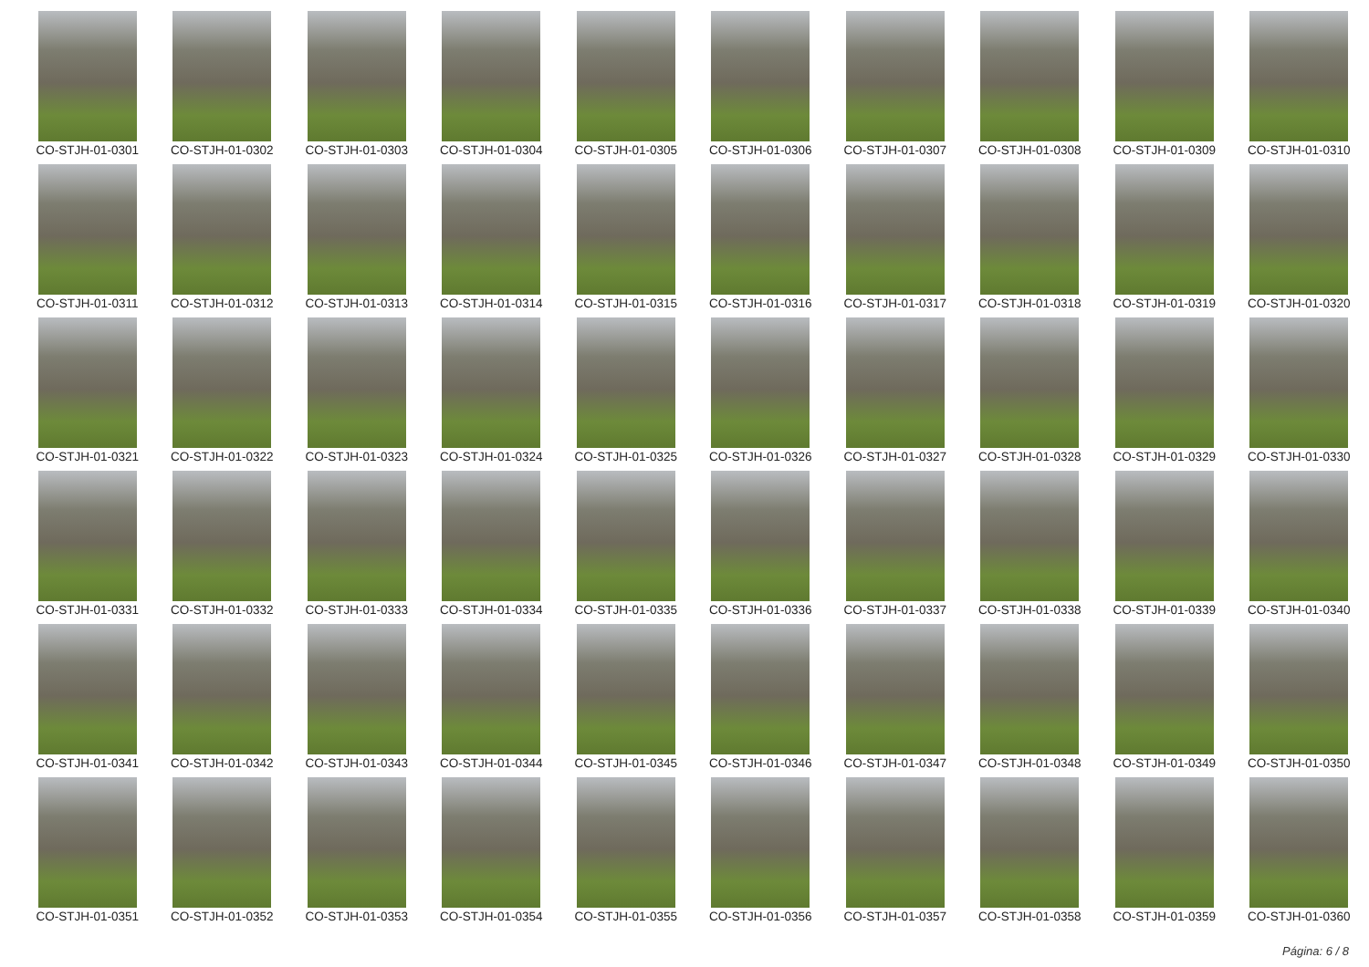CO-STJH-01-0301
CO-STJH-01-0302
CO-STJH-01-0303
CO-STJH-01-0304
CO-STJH-01-0305
CO-STJH-01-0306
CO-STJH-01-0307
CO-STJH-01-0308
CO-STJH-01-0309
CO-STJH-01-0310
CO-STJH-01-0311
CO-STJH-01-0312
CO-STJH-01-0313
CO-STJH-01-0314
CO-STJH-01-0315
CO-STJH-01-0316
CO-STJH-01-0317
CO-STJH-01-0318
CO-STJH-01-0319
CO-STJH-01-0320
CO-STJH-01-0321
CO-STJH-01-0322
CO-STJH-01-0323
CO-STJH-01-0324
CO-STJH-01-0325
CO-STJH-01-0326
CO-STJH-01-0327
CO-STJH-01-0328
CO-STJH-01-0329
CO-STJH-01-0330
CO-STJH-01-0331
CO-STJH-01-0332
CO-STJH-01-0333
CO-STJH-01-0334
CO-STJH-01-0335
CO-STJH-01-0336
CO-STJH-01-0337
CO-STJH-01-0338
CO-STJH-01-0339
CO-STJH-01-0340
CO-STJH-01-0341
CO-STJH-01-0342
CO-STJH-01-0343
CO-STJH-01-0344
CO-STJH-01-0345
CO-STJH-01-0346
CO-STJH-01-0347
CO-STJH-01-0348
CO-STJH-01-0349
CO-STJH-01-0350
CO-STJH-01-0351
CO-STJH-01-0352
CO-STJH-01-0353
CO-STJH-01-0354
CO-STJH-01-0355
CO-STJH-01-0356
CO-STJH-01-0357
CO-STJH-01-0358
CO-STJH-01-0359
CO-STJH-01-0360
Página: 6 / 8